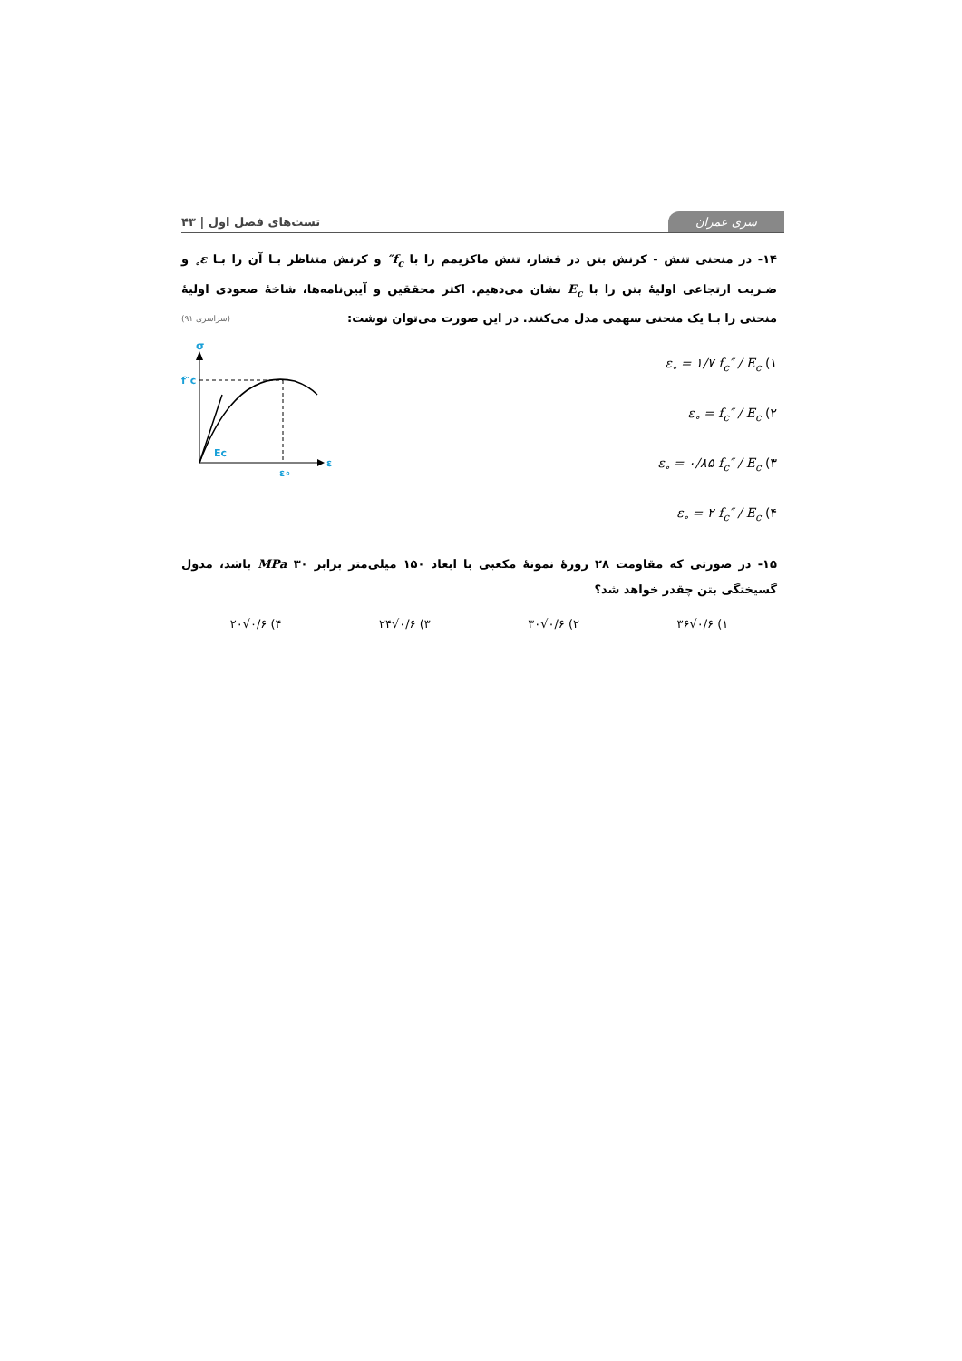سری عمران
تست‌های فصل اول | ۴۳
۱۴- در منحنی تنش - کرنش بتن در فشار، تنش ماکزیمم را با f<sub>c</sub>″ و کرنش متناظر بـا آن را بـا ε<sub>∘</sub> و ضـریب ارتجاعی اولیهٔ بتن را با E<sub>c</sub> نشان می‌دهیم. اکثر محققین و آیین‌نامه‌ها، شاخهٔ صعودی اولیهٔ منحنی را بـا یک منحنی سهمی مدل می‌کنند. در این صورت می‌توان نوشت: (سراسری ۹۱)
۱) ε<sub>∘</sub> = ۱/۷ f<sub>c</sub>″ / E<sub>c</sub>
۲) ε<sub>∘</sub> = f<sub>c</sub>″ / E<sub>c</sub>
۳) ε<sub>∘</sub> = ۰/۸۵ f<sub>c</sub>″ / E<sub>c</sub>
۴) ε<sub>∘</sub> = ۲ f<sub>c</sub>″ / E<sub>c</sub>
σ
f″c
Ec
ε∘
ε
۱۵- در صورتی که مقاومت ۲۸ روزهٔ نمونهٔ مکعبی با ابعاد ۱۵۰ میلی‌متر برابر MPa ۳۰ باشد، مدول گسیختگی بتن چقدر خواهد شد؟
۱) ۰/۶√۳۶ ۲) ۰/۶√۳۰ ۳) ۰/۶√۲۴ ۴) ۰/۶√۲۰